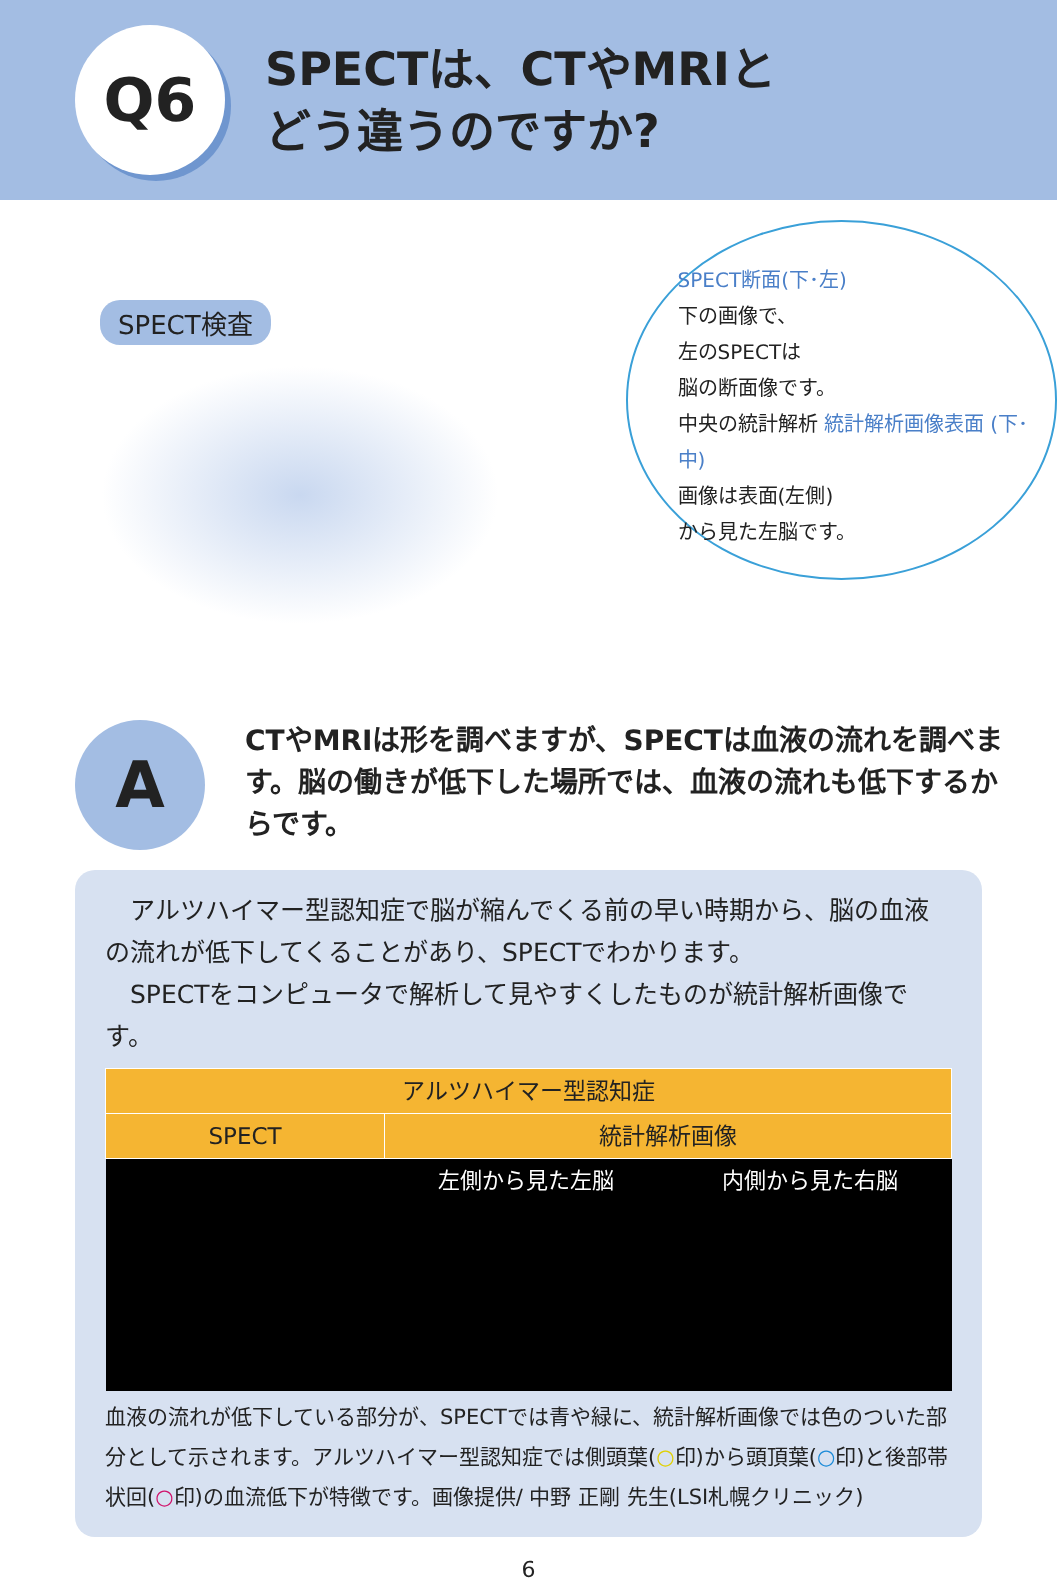Q6
SPECTは、CTやMRIと
どう違うのですか?
SPECT検査
SPECT断面(下･左)
下の画像で、
左のSPECTは
脳の断面像です。
中央の統計解析 統計解析画像表面 (下･中)
画像は表面(左側)
から見た左脳です。
A
CTやMRIは形を調べますが、SPECTは血液の流れを調べます。脳の働きが低下した場所では、血液の流れも低下するからです。
　アルツハイマー型認知症で脳が縮んでくる前の早い時期から、脳の血液の流れが低下してくることがあり、SPECTでわかります。
　SPECTをコンピュータで解析して見やすくしたものが統計解析画像です。
| アルツハイマー型認知症 | | |
| --- | --- | --- |
| SPECT | 統計解析画像 | |
| | 左側から見た左脳 | 内側から見た右脳 |
血液の流れが低下している部分が、SPECTでは青や緑に、統計解析画像では色のついた部分として示されます。アルツハイマー型認知症では側頭葉(○印)から頭頂葉(○印)と後部帯状回(○印)の血流低下が特徴です。画像提供/ 中野 正剛 先生(LSI札幌クリニック)
6